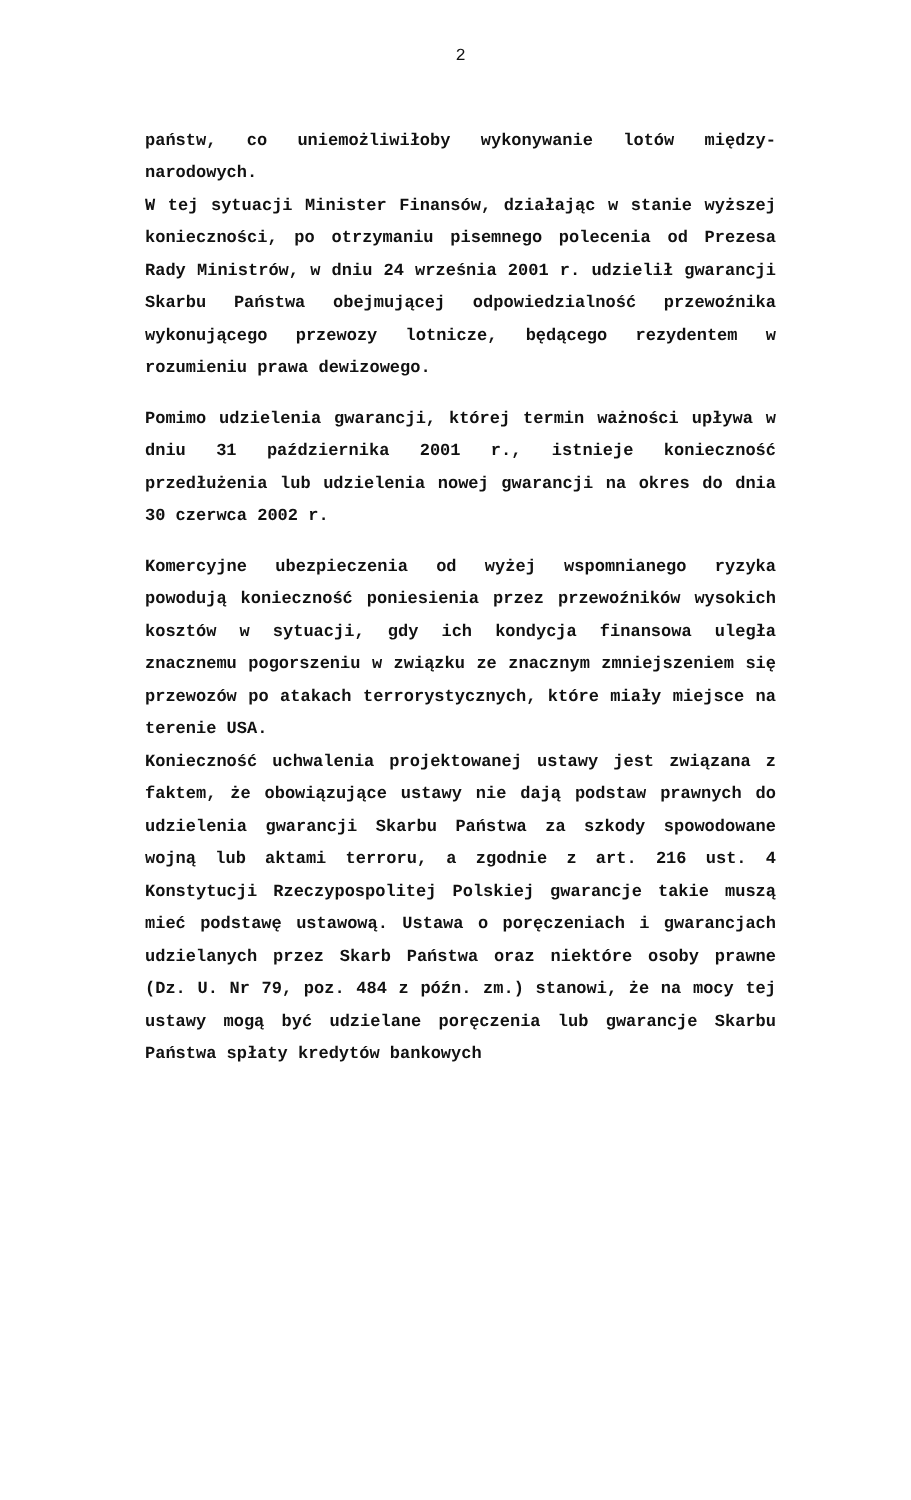2
państw, co uniemożliwiłoby wykonywanie lotów między-narodowych.
W tej sytuacji Minister Finansów, działając w stanie wyższej konieczności, po otrzymaniu pisemnego polecenia od Prezesa Rady Ministrów, w dniu 24 września 2001 r. udzielił gwarancji Skarbu Państwa obejmującej odpowiedzialność przewoźnika wykonującego przewozy lotnicze, będącego rezydentem w rozumieniu prawa dewizowego.
Pomimo udzielenia gwarancji, której termin ważności upływa w dniu 31 października 2001 r., istnieje konieczność przedłużenia lub udzielenia nowej gwarancji na okres do dnia 30 czerwca 2002 r.
Komercyjne ubezpieczenia od wyżej wspomnianego ryzyka powodują konieczność poniesienia przez przewoźników wysokich kosztów w sytuacji, gdy ich kondycja finansowa uległa znacznemu pogorszeniu w związku ze znacznym zmniejszeniem się przewozów po atakach terrorystycznych, które miały miejsce na terenie USA.
Konieczność uchwalenia projektowanej ustawy jest związana z faktem, że obowiązujące ustawy nie dają podstaw prawnych do udzielenia gwarancji Skarbu Państwa za szkody spowodowane wojną lub aktami terroru, a zgodnie z art. 216 ust. 4 Konstytucji Rzeczypospolitej Polskiej gwarancje takie muszą mieć podstawę ustawową. Ustawa o poręczeniach i gwarancjach udzielanych przez Skarb Państwa oraz niektóre osoby prawne (Dz. U. Nr 79, poz. 484 z późn. zm.) stanowi, że na mocy tej ustawy mogą być udzielane poręczenia lub gwarancje Skarbu Państwa spłaty kredytów bankowych